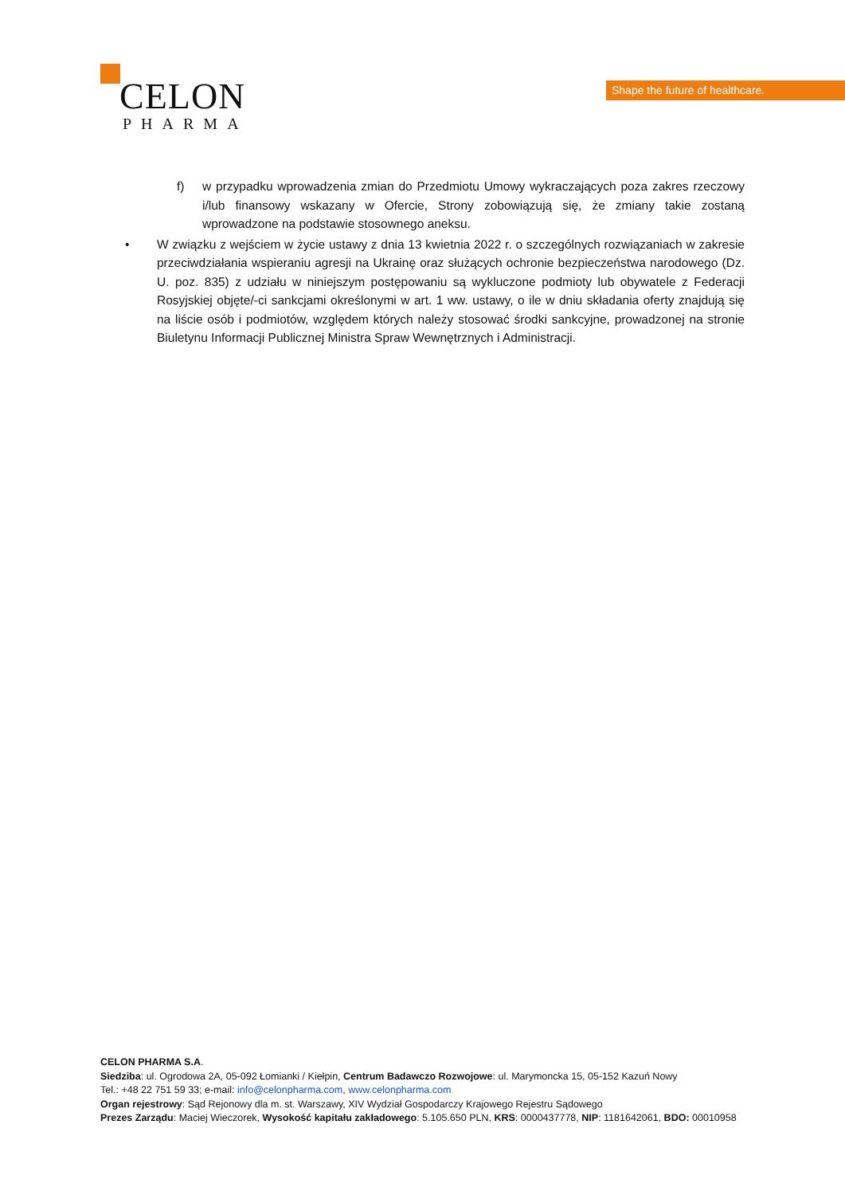CELON
PHARMA
Shape the future of healthcare.
f) w przypadku wprowadzenia zmian do Przedmiotu Umowy wykraczających poza zakres rzeczowy i/lub finansowy wskazany w Ofercie, Strony zobowiązują się, że zmiany takie zostaną wprowadzone na podstawie stosownego aneksu.
• W związku z wejściem w życie ustawy z dnia 13 kwietnia 2022 r. o szczególnych rozwiązaniach w zakresie przeciwdziałania wspieraniu agresji na Ukrainę oraz służących ochronie bezpieczeństwa narodowego (Dz. U. poz. 835) z udziału w niniejszym postępowaniu są wykluczone podmioty lub obywatele z Federacji Rosyjskiej objęte/-ci sankcjami określonymi w art. 1 ww. ustawy, o ile w dniu składania oferty znajdują się na liście osób i podmiotów, względem których należy stosować środki sankcyjne, prowadzonej na stronie Biuletynu Informacji Publicznej Ministra Spraw Wewnętrznych i Administracji.
CELON PHARMA S.A.
Siedziba: ul. Ogrodowa 2A, 05-092 Łomianki / Kiełpin, Centrum Badawczo Rozwojowe: ul. Marymoncka 15, 05-152 Kazuń Nowy
Tel.: +48 22 751 59 33; e-mail: info@celonpharma.com, www.celonpharma.com
Organ rejestrowy: Sąd Rejonowy dla m. st. Warszawy, XIV Wydział Gospodarczy Krajowego Rejestru Sądowego
Prezes Zarządu: Maciej Wieczorek, Wysokość kapitału zakładowego: 5.105.650 PLN, KRS: 0000437778, NIP: 1181642061, BDO: 00010958